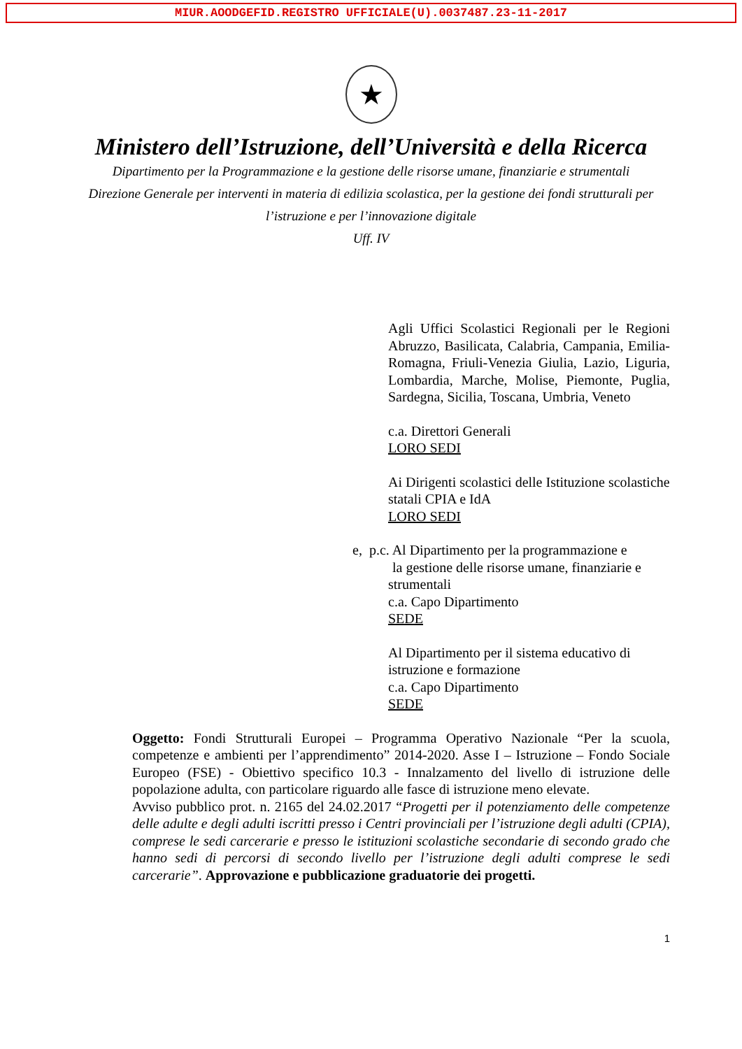MIUR.AOODGEFID.REGISTRO UFFICIALE(U).0037487.23-11-2017
★
Ministero dell’Istruzione, dell’Università e della Ricerca
Dipartimento per la Programmazione e la gestione delle risorse umane, finanziarie e strumentali
Direzione Generale per interventi in materia di edilizia scolastica, per la gestione dei fondi strutturali per
l’istruzione e per l’innovazione digitale
Uff. IV
Agli Uffici Scolastici Regionali per le Regioni Abruzzo, Basilicata, Calabria, Campania, Emilia-Romagna, Friuli-Venezia Giulia, Lazio, Liguria, Lombardia, Marche, Molise, Piemonte, Puglia, Sardegna, Sicilia, Toscana, Umbria, Veneto
c.a. Direttori Generali
LORO SEDI
Ai Dirigenti scolastici delle Istituzione scolastiche statali CPIA e IdA
LORO SEDI
e, p.c. Al Dipartimento per la programmazione e
la gestione delle risorse umane, finanziarie e
strumentali
c.a. Capo Dipartimento
SEDE
Al Dipartimento per il sistema educativo di istruzione e formazione
c.a. Capo Dipartimento
SEDE
Oggetto: Fondi Strutturali Europei – Programma Operativo Nazionale “Per la scuola, competenze e ambienti per l’apprendimento” 2014-2020. Asse I – Istruzione – Fondo Sociale Europeo (FSE) - Obiettivo specifico 10.3 - Innalzamento del livello di istruzione delle popolazione adulta, con particolare riguardo alle fasce di istruzione meno elevate.
Avviso pubblico prot. n. 2165 del 24.02.2017 “Progetti per il potenziamento delle competenze delle adulte e degli adulti iscritti presso i Centri provinciali per l’istruzione degli adulti (CPIA), comprese le sedi carcerarie e presso le istituzioni scolastiche secondarie di secondo grado che hanno sedi di percorsi di secondo livello per l’istruzione degli adulti comprese le sedi carcerarie”. Approvazione e pubblicazione graduatorie dei progetti.
1